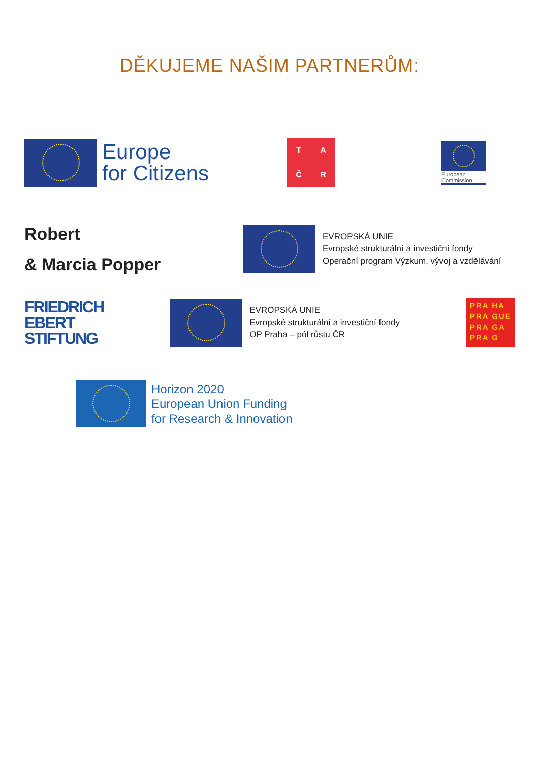DĚKUJEME NAŠIM PARTNERŮM:
Europe
for Citizens
TAČR
European
Commission
Robert
& Marcia Popper
EVROPSKÁ UNIE
Evropské strukturální a investiční fondy
Operační program Výzkum, vývoj a vzdělávání
FRIEDRICH
EBERT
STIFTUNG
EVROPSKÁ UNIE
Evropské strukturální a investiční fondy
OP Praha – pól růstu ČR
PRA HA
PRA GUE
PRA GA
PRA G
Horizon 2020
European Union Funding
for Research & Innovation